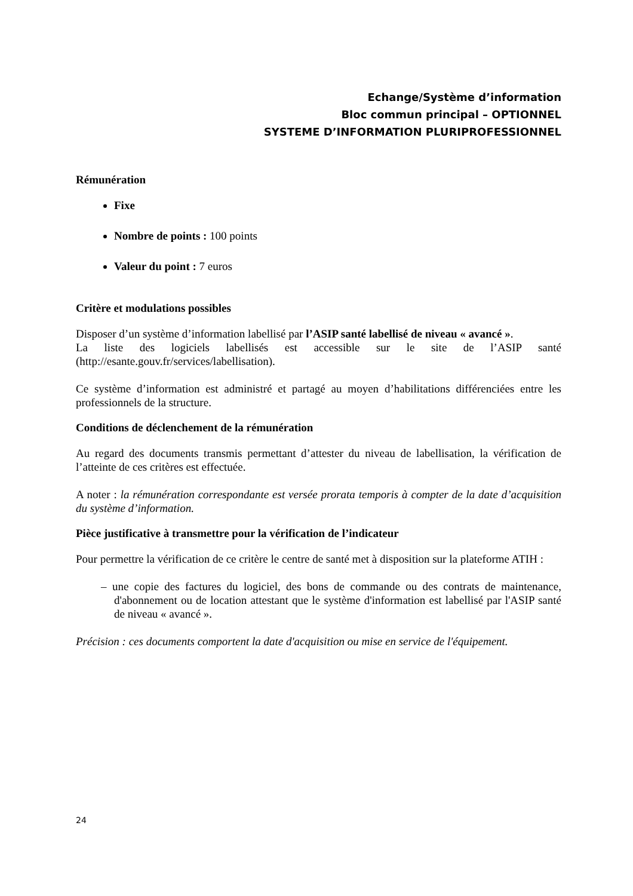Echange/Système d’information
Bloc commun principal – OPTIONNEL
SYSTEME D’INFORMATION PLURIPROFESSIONNEL
Rémunération
Fixe
Nombre de points : 100 points
Valeur du point : 7 euros
Critère et modulations possibles
Disposer d’un système d’information labellisé par l’ASIP santé labellisé de niveau « avancé ».
La liste des logiciels labellisés est accessible sur le site de l’ASIP santé (http://esante.gouv.fr/services/labellisation).
Ce système d’information est administré et partagé au moyen d’habilitations différenciées entre les professionnels de la structure.
Conditions de déclenchement de la rémunération
Au regard des documents transmis permettant d’attester du niveau de labellisation, la vérification de l’atteinte de ces critères est effectuée.
A noter : la rémunération correspondante est versée prorata temporis à compter de la date d’acquisition du système d’information.
Pièce justificative à transmettre pour la vérification de l’indicateur
Pour permettre la vérification de ce critère le centre de santé met à disposition sur la plateforme ATIH :
– une copie des factures du logiciel, des bons de commande ou des contrats de maintenance, d'abonnement ou de location attestant que le système d'information est labellisé par l'ASIP santé de niveau « avancé ».
Précision : ces documents comportent la date d'acquisition ou mise en service de l'équipement.
24